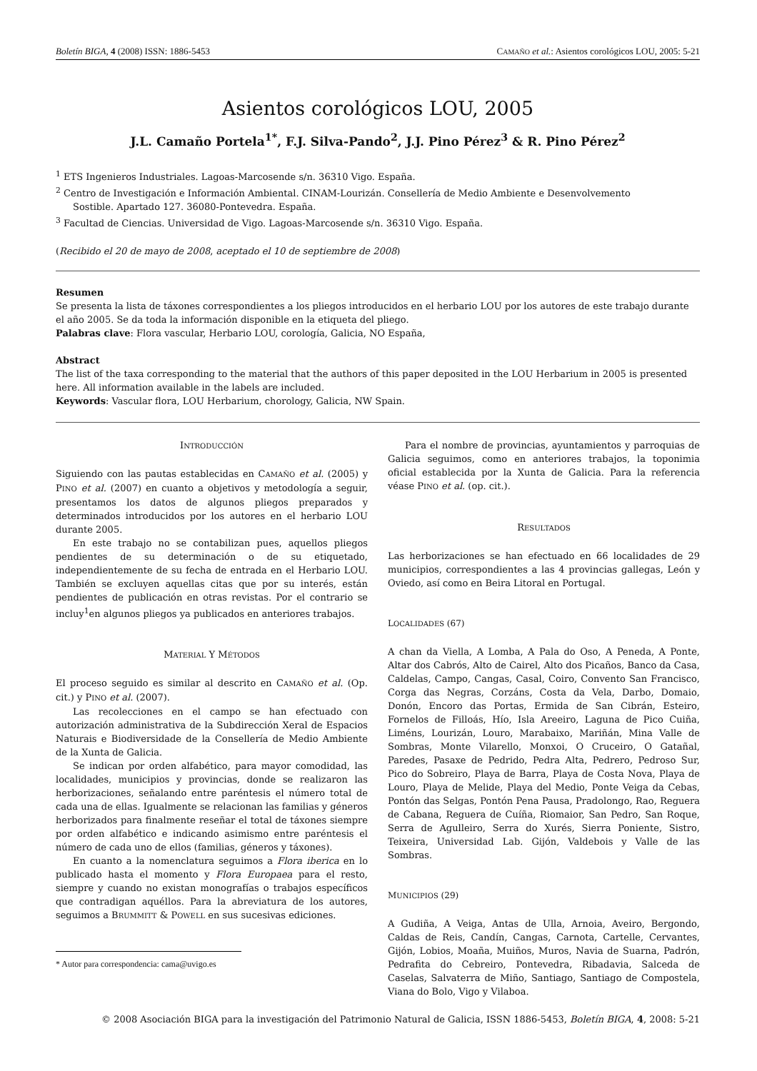Boletín BIGA, 4 (2008) ISSN: 1886-5453 CAMAÑO et al.: Asientos corológicos LOU, 2005: 5-21
Asientos corológicos LOU, 2005
J.L. Camaño Portela<sup>1*</sup>, F.J. Silva-Pando<sup>2</sup>, J.J. Pino Pérez<sup>3</sup> & R. Pino Pérez<sup>2</sup>
<sup>1</sup> ETS Ingenieros Industriales. Lagoas-Marcosende s/n. 36310 Vigo. España.
<sup>2</sup> Centro de Investigación e Información Ambiental. CINAM-Lourizán. Consellería de Medio Ambiente e Desenvolvemento
Sostible. Apartado 127. 36080-Pontevedra. España.
<sup>3</sup> Facultad de Ciencias. Universidad de Vigo. Lagoas-Marcosende s/n. 36310 Vigo. España.
(Recibido el 20 de mayo de 2008, aceptado el 10 de septiembre de 2008)
Resumen
Se presenta la lista de táxones correspondientes a los pliegos introducidos en el herbario LOU por los autores de este trabajo durante el año 2005. Se da toda la información disponible en la etiqueta del pliego.
Palabras clave: Flora vascular, Herbario LOU, corología, Galicia, NO España,
Abstract
The list of the taxa corresponding to the material that the authors of this paper deposited in the LOU Herbarium in 2005 is presented here. All information available in the labels are included.
Keywords: Vascular flora, LOU Herbarium, chorology, Galicia, NW Spain.
INTRODUCCIÓN
Siguiendo con las pautas establecidas en CAMAÑO et al. (2005) y PINO et al. (2007) en cuanto a objetivos y metodología a seguir, presentamos los datos de algunos pliegos preparados y determinados introducidos por los autores en el herbario LOU durante 2005.
En este trabajo no se contabilizan pues, aquellos pliegos pendientes de su determinación o de su etiquetado, independientemente de su fecha de entrada en el Herbario LOU. También se excluyen aquellas citas que por su interés, están pendientes de publicación en otras revistas. Por el contrario se incluy<sup>1</sup>en algunos pliegos ya publicados en anteriores trabajos.
MATERIAL Y MÉTODOS
El proceso seguido es similar al descrito en CAMAÑO et al. (Op. cit.) y PINO et al. (2007).
Las recolecciones en el campo se han efectuado con autorización administrativa de la Subdirección Xeral de Espacios Naturais e Biodiversidade de la Consellería de Medio Ambiente de la Xunta de Galicia.
Se indican por orden alfabético, para mayor comodidad, las localidades, municipios y provincias, donde se realizaron las herborizaciones, señalando entre paréntesis el número total de cada una de ellas. Igualmente se relacionan las familias y géneros herborizados para finalmente reseñar el total de táxones siempre por orden alfabético e indicando asimismo entre paréntesis el número de cada uno de ellos (familias, géneros y táxones).
En cuanto a la nomenclatura seguimos a Flora iberica en lo publicado hasta el momento y Flora Europaea para el resto, siempre y cuando no existan monografías o trabajos específicos que contradigan aquéllos. Para la abreviatura de los autores, seguimos a BRUMMITT & POWELL en sus sucesivas ediciones.
* Autor para correspondencia: cama@uvigo.es
Para el nombre de provincias, ayuntamientos y parroquias de Galicia seguimos, como en anteriores trabajos, la toponimia oficial establecida por la Xunta de Galicia. Para la referencia véase PINO et al. (op. cit.).
RESULTADOS
Las herborizaciones se han efectuado en 66 localidades de 29 municipios, correspondientes a las 4 provincias gallegas, León y Oviedo, así como en Beira Litoral en Portugal.
LOCALIDADES (67)
A chan da Viella, A Lomba, A Pala do Oso, A Peneda, A Ponte, Altar dos Cabrós, Alto de Cairel, Alto dos Picaños, Banco da Casa, Caldelas, Campo, Cangas, Casal, Coiro, Convento San Francisco, Corga das Negras, Corzáns, Costa da Vela, Darbo, Domaio, Donón, Encoro das Portas, Ermida de San Cibrán, Esteiro, Fornelos de Filloás, Hío, Isla Areeiro, Laguna de Pico Cuiña, Liméns, Lourizán, Louro, Marabaixo, Mariñán, Mina Valle de Sombras, Monte Vilarello, Monxoi, O Cruceiro, O Gatañal, Paredes, Pasaxe de Pedrido, Pedra Alta, Pedrero, Pedroso Sur, Pico do Sobreiro, Playa de Barra, Playa de Costa Nova, Playa de Louro, Playa de Melide, Playa del Medio, Ponte Veiga da Cebas, Pontón das Selgas, Pontón Pena Pausa, Pradolongo, Rao, Reguera de Cabana, Reguera de Cuíña, Riomaior, San Pedro, San Roque, Serra de Agulleiro, Serra do Xurés, Sierra Poniente, Sistro, Teixeira, Universidad Lab. Gijón, Valdebois y Valle de las Sombras.
MUNICIPIOS (29)
A Gudiña, A Veiga, Antas de Ulla, Arnoia, Aveiro, Bergondo, Caldas de Reis, Candín, Cangas, Carnota, Cartelle, Cervantes, Gijón, Lobios, Moaña, Muiños, Muros, Navia de Suarna, Padrón, Pedrafita do Cebreiro, Pontevedra, Ribadavia, Salceda de Caselas, Salvaterra de Miño, Santiago, Santiago de Compostela, Viana do Bolo, Vigo y Vilaboa.
© 2008 Asociación BIGA para la investigación del Patrimonio Natural de Galicia, ISSN 1886-5453, Boletín BIGA, 4, 2008: 5-21